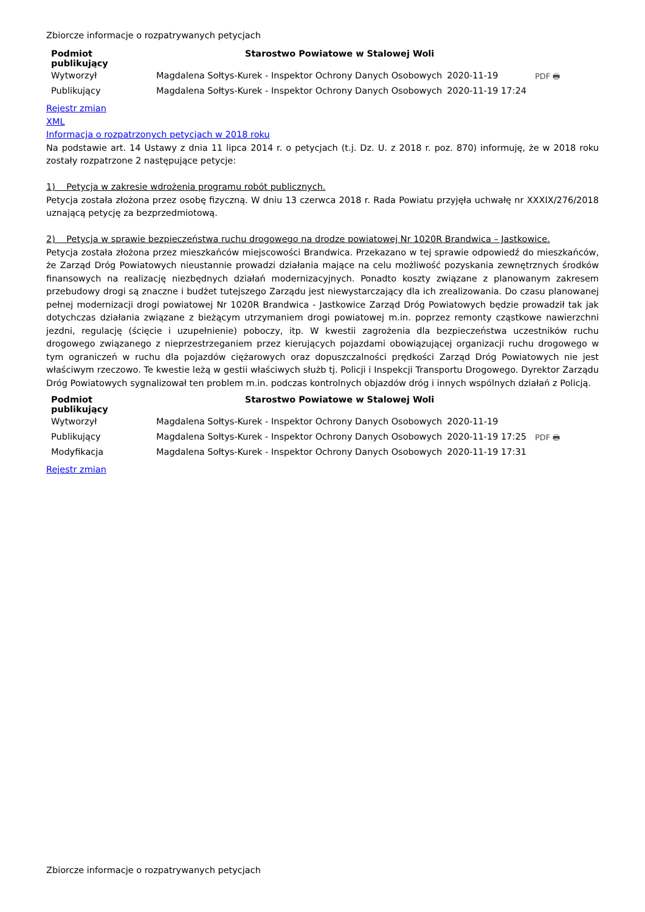Zbiorcze informacje o rozpatrywanych petycjach
| Podmiot publikujący | Starostwo Powiatowe w Stalowej Woli | | |
| Wytworzył | Magdalena Sołtys-Kurek - Inspektor Ochrony Danych Osobowych | 2020-11-19 | PDF 🖶 |
| Publikujący | Magdalena Sołtys-Kurek - Inspektor Ochrony Danych Osobowych | 2020-11-19 17:24 | |
Rejestr zmian
XML
Informacja o rozpatrzonych petycjach w 2018 roku
Na podstawie art. 14 Ustawy z dnia 11 lipca 2014 r. o petycjach (t.j. Dz. U. z 2018 r. poz. 870) informuję, że w 2018 roku zostały rozpatrzone 2 następujące petycje:
1) Petycja w zakresie wdrożenia programu robót publicznych.
Petycja została złożona przez osobę fizyczną. W dniu 13 czerwca 2018 r. Rada Powiatu przyjęła uchwałę nr XXXIX/276/2018 uznającą petycję za bezprzedmiotową.
2) Petycja w sprawie bezpieczeństwa ruchu drogowego na drodze powiatowej Nr 1020R Brandwica – Jastkowice.
Petycja została złożona przez mieszkańców miejscowości Brandwica. Przekazano w tej sprawie odpowiedź do mieszkańców, że Zarząd Dróg Powiatowych nieustannie prowadzi działania mające na celu możliwość pozyskania zewnętrznych środków finansowych na realizację niezbędnych działań modernizacyjnych. Ponadto koszty związane z planowanym zakresem przebudowy drogi są znaczne i budżet tutejszego Zarządu jest niewystarczający dla ich zrealizowania. Do czasu planowanej pełnej modernizacji drogi powiatowej Nr 1020R Brandwica - Jastkowice Zarząd Dróg Powiatowych będzie prowadził tak jak dotychczas działania związane z bieżącym utrzymaniem drogi powiatowej m.in. poprzez remonty cząstkowe nawierzchni jezdni, regulację (ścięcie i uzupełnienie) poboczy, itp. W kwestii zagrożenia dla bezpieczeństwa uczestników ruchu drogowego związanego z nieprzestrzeganiem przez kierujących pojazdami obowiązującej organizacji ruchu drogowego w tym ograniczeń w ruchu dla pojazdów ciężarowych oraz dopuszczalności prędkości Zarząd Dróg Powiatowych nie jest właściwym rzeczowo. Te kwestie leżą w gestii właściwych służb tj. Policji i Inspekcji Transportu Drogowego. Dyrektor Zarządu Dróg Powiatowych sygnalizował ten problem m.in. podczas kontrolnych objazdów dróg i innych wspólnych działań z Policją.
| Podmiot publikujący | Starostwo Powiatowe w Stalowej Woli | | |
| Wytworzył | Magdalena Sołtys-Kurek - Inspektor Ochrony Danych Osobowych | 2020-11-19 | PDF 🖶 |
| Publikujący | Magdalena Sołtys-Kurek - Inspektor Ochrony Danych Osobowych | 2020-11-19 17:25 | |
| Modyfikacja | Magdalena Sołtys-Kurek - Inspektor Ochrony Danych Osobowych | 2020-11-19 17:31 | |
Rejestr zmian
Zbiorcze informacje o rozpatrywanych petycjach